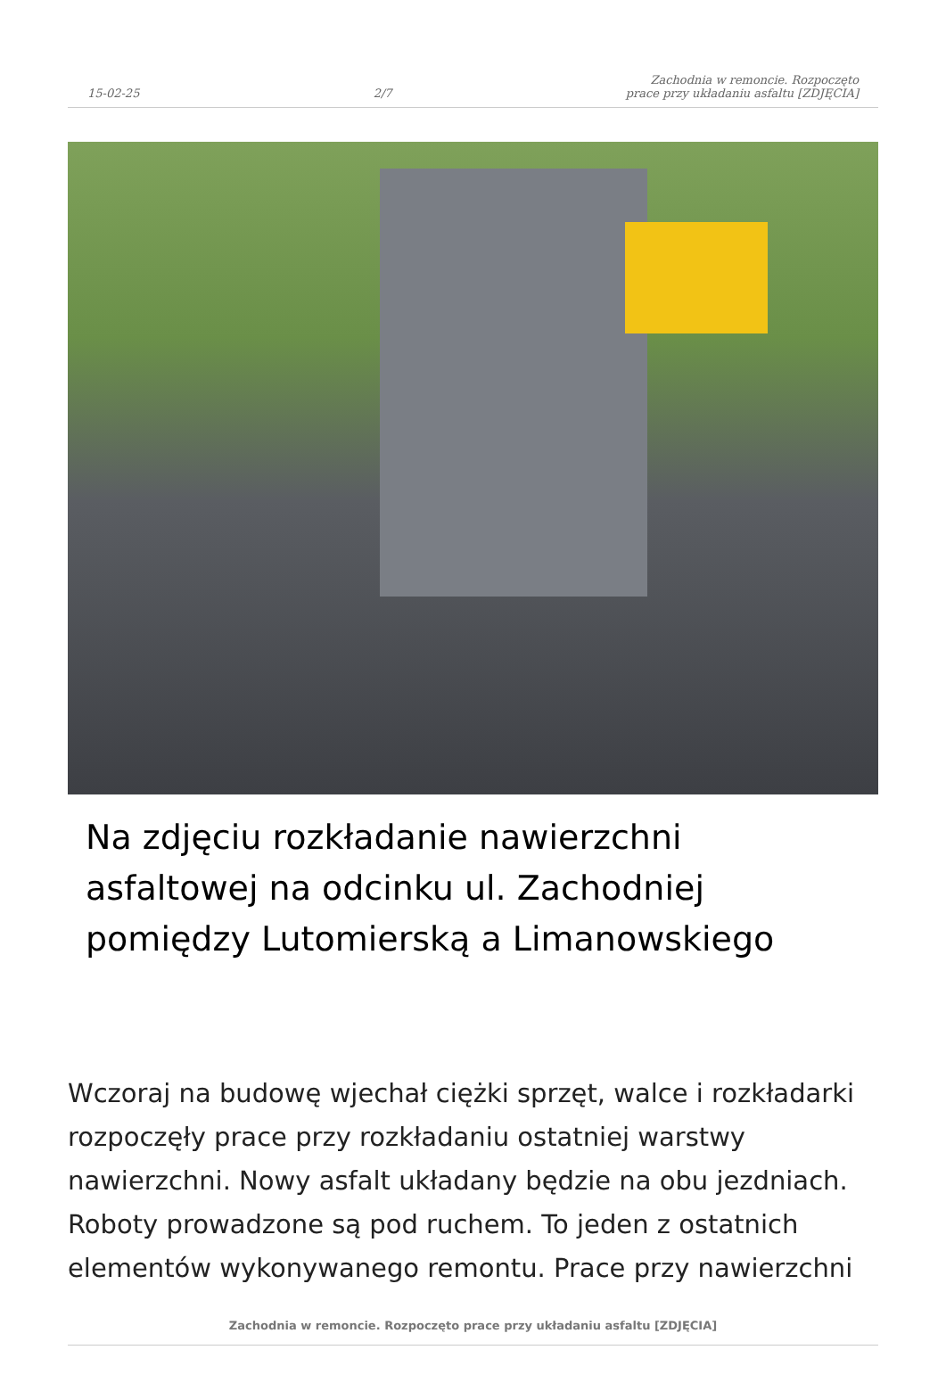15-02-25 2/7 Zachodnia w remoncie. Rozpoczęto
prace przy układaniu asfaltu [ZDJĘCIA]
Na zdjęciu rozkładanie nawierzchni asfaltowej na odcinku ul. Zachodniej pomiędzy Lutomierską a Limanowskiego
Wczoraj na budowę wjechał ciężki sprzęt, walce i rozkładarki rozpoczęły prace przy rozkładaniu ostatniej warstwy nawierzchni. Nowy asfalt układany będzie na obu jezdniach. Roboty prowadzone są pod ruchem. To jeden z ostatnich elementów wykonywanego remontu. Prace przy nawierzchni
Zachodnia w remoncie. Rozpoczęto prace przy układaniu asfaltu [ZDJĘCIA]